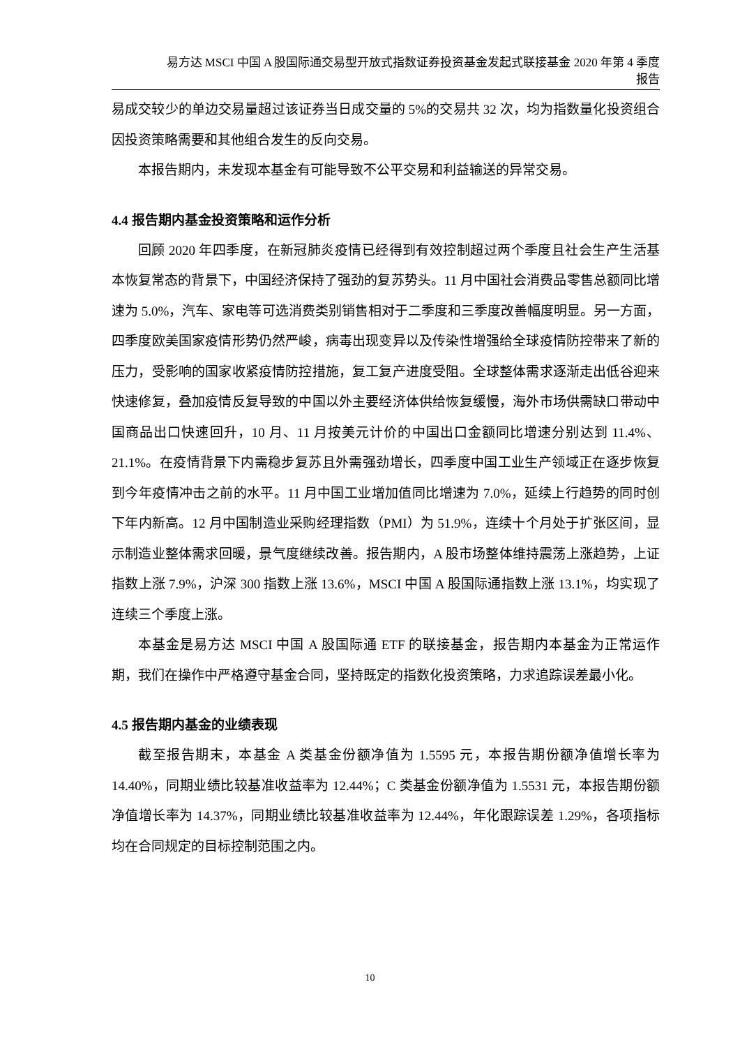易方达 MSCI 中国 A 股国际通交易型开放式指数证券投资基金发起式联接基金 2020 年第 4 季度
报告
易成交较少的单边交易量超过该证券当日成交量的 5%的交易共 32 次，均为指数量化投资组合因投资策略需要和其他组合发生的反向交易。
本报告期内，未发现本基金有可能导致不公平交易和利益输送的异常交易。
4.4 报告期内基金投资策略和运作分析
回顾 2020 年四季度，在新冠肺炎疫情已经得到有效控制超过两个季度且社会生产生活基本恢复常态的背景下，中国经济保持了强劲的复苏势头。11 月中国社会消费品零售总额同比增速为 5.0%，汽车、家电等可选消费类别销售相对于二季度和三季度改善幅度明显。另一方面，四季度欧美国家疫情形势仍然严峻，病毒出现变异以及传染性增强给全球疫情防控带来了新的压力，受影响的国家收紧疫情防控措施，复工复产进度受阻。全球整体需求逐渐走出低谷迎来快速修复，叠加疫情反复导致的中国以外主要经济体供给恢复缓慢，海外市场供需缺口带动中国商品出口快速回升，10 月、11 月按美元计价的中国出口金额同比增速分别达到 11.4%、21.1%。在疫情背景下内需稳步复苏且外需强劲增长，四季度中国工业生产领域正在逐步恢复到今年疫情冲击之前的水平。11 月中国工业增加值同比增速为 7.0%，延续上行趋势的同时创下年内新高。12 月中国制造业采购经理指数（PMI）为 51.9%，连续十个月处于扩张区间，显示制造业整体需求回暖，景气度继续改善。报告期内，A 股市场整体维持震荡上涨趋势，上证指数上涨 7.9%，沪深 300 指数上涨 13.6%，MSCI 中国 A 股国际通指数上涨 13.1%，均实现了连续三个季度上涨。
本基金是易方达 MSCI 中国 A 股国际通 ETF 的联接基金，报告期内本基金为正常运作期，我们在操作中严格遵守基金合同，坚持既定的指数化投资策略，力求追踪误差最小化。
4.5 报告期内基金的业绩表现
截至报告期末，本基金 A 类基金份额净值为 1.5595 元，本报告期份额净值增长率为 14.40%，同期业绩比较基准收益率为 12.44%；C 类基金份额净值为 1.5531 元，本报告期份额净值增长率为 14.37%，同期业绩比较基准收益率为 12.44%，年化跟踪误差 1.29%，各项指标均在合同规定的目标控制范围之内。
10